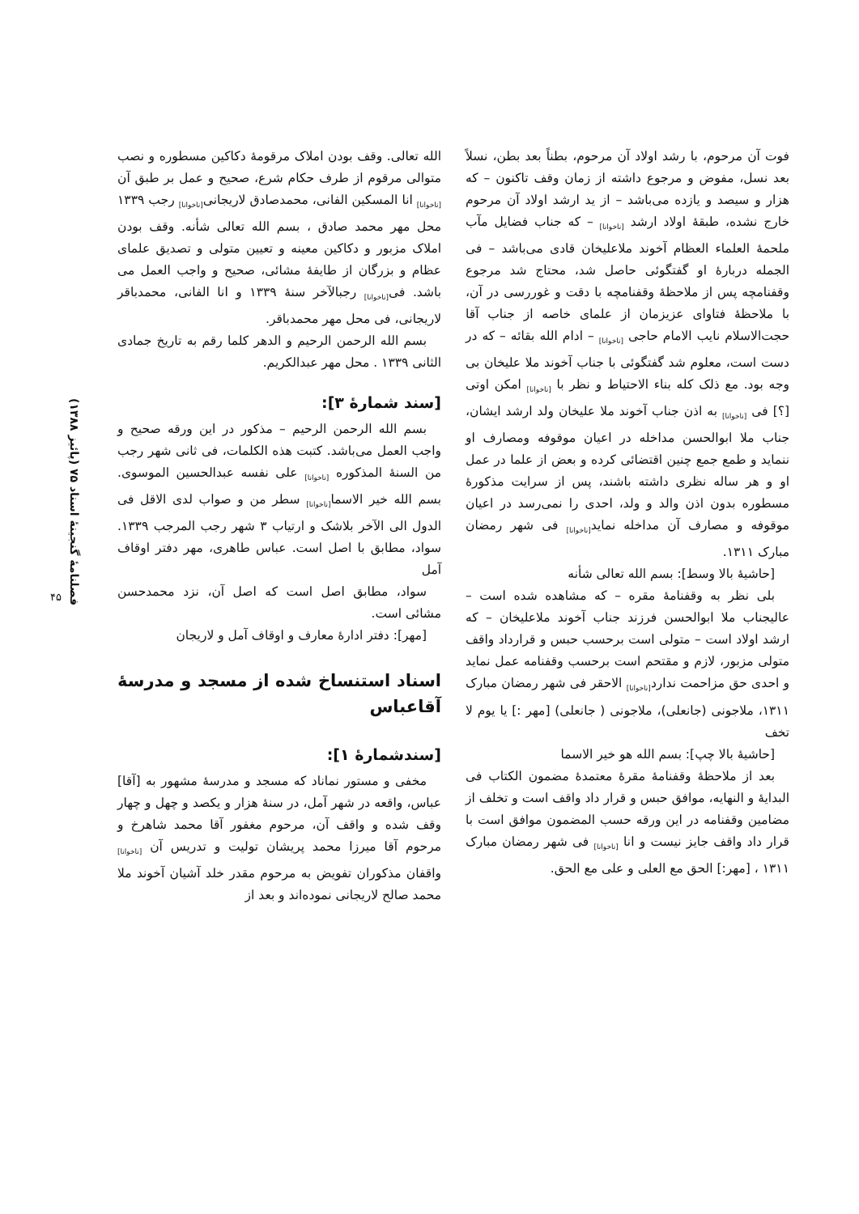الله تعالی. وقف بودن املاک مرقومهٔ دکاکین مسطوره و نصب متوالی مرقوم از طرف حکام شرع، صحیح و عمل بر طبق آن <sub>[ناخوانا]</sub> انا المسکین الفانی، محمدصادق لاریجانی<sub>[ناخوانا]</sub> رجب ۱۳۳۹ محل مهر محمد صادق ، بسم الله تعالی شأنه. وقف بودن املاک مزبور و دکاکین معینه و تعیین متولی و تصدیق علمای عظام و بزرگان از طایفهٔ مشائی، صحیح و واجب العمل می باشد. فی<sub>[ناخوانا]</sub> رجبالآخر سنهٔ ۱۳۳۹ و انا الفانی، محمدباقر لاریجانی، فی محل مهر محمدباقر.
بسم الله الرحمن الرحیم و الدهر کلما رقم به تاریخ جمادی الثانی ۱۳۳۹ . محل مهر عبدالکریم.
[سند شمارهٔ ۳]:
بسم الله الرحمن الرحیم – مذکور در این ورقه صحیح و واجب العمل می‌باشد. کتبت هذه الکلمات، فی ثانی شهر رجب من السنهٔ المذکوره <sub>[ناخوانا]</sub> علی نفسه عبدالحسین الموسوی. بسم الله خیر الاسما<sub>[ناخوانا]</sub> سطر من و صواب لدی الاقل فی الدول الی الآخر بلاشک و ارتیاب ۳ شهر رجب المرجب ۱۳۳۹. سواد، مطابق با اصل است. عباس طاهری، مهر دفتر اوقاف آمل
سواد، مطابق اصل است که اصل آن، نزد محمدحسن مشائی است.
[مهر]: دفتر ادارهٔ معارف و اوقاف آمل و لاریجان
اسناد استنساخ شده از مسجد و مدرسهٔ آقاعباس
[سندشمارهٔ ۱]:
مخفی و مستور نماناد که مسجد و مدرسهٔ مشهور به [آقا] عباس، واقعه در شهر آمل، در سنهٔ هزار و یکصد و چهل و چهار وقف شده و واقف آن، مرحوم مغفور آقا محمد شاهرخ و مرحوم آقا میرزا محمد پریشان تولیت و تدریس آن <sub>[ناخوانا]</sub> واقفان مذکوران تفویض به مرحوم مقدر خلد آشیان آخوند ملا محمد صالح لاریجانی نموده‌اند و بعد از
فوت آن مرحوم، با رشد اولاد آن مرحوم، بطناً بعد بطن، نسلاً بعد نسل، مفوض و مرجوع داشته از زمان وقف تاکنون – که هزار و سیصد و یازده می‌باشد – از ید ارشد اولاد آن مرحوم خارج نشده، طبقهٔ اولاد ارشد <sub>[ناخوانا]</sub> – که جناب فضایل مآب ملحمهٔ العلماء العظام آخوند ملاعلیخان قادی می‌باشد – فی الجمله دربارهٔ او گفتگوئی حاصل شد، محتاج شد مرجوع وقفنامچه پس از ملاحظهٔ وقفنامچه با دقت و غوررسی در آن، با ملاحظهٔ فتاوای عزیزمان از علمای خاصه از جناب آقا حجت‌الاسلام نایب الامام حاجی <sub>[ناخوانا]</sub> – ادام الله بقائه – که در دست است، معلوم شد گفتگوئی با جناب آخوند ملا علیخان بی وجه بود. مع ذلک کله بناء الاحتیاط و نظر با <sub>[ناخوانا]</sub> امکن اوتی [؟] فی <sub>[ناخوانا]</sub> به اذن جناب آخوند ملا علیخان ولد ارشد ایشان، جناب ملا ابوالحسن مداخله در اعیان موقوفه ومصارف او ننماید و طمع جمع چنین اقتضائی کرده و بعض از علما در عمل او و هر ساله نظری داشته باشند، پس از سرایت مذکورهٔ مسطوره بدون اذن والد و ولد، احدی را نمی‌رسد در اعیان موقوفه و مصارف آن مداخله نماید<sub>[ناخوانا]</sub> فی شهر رمضان مبارک ۱۳۱۱.
[حاشیهٔ بالا وسط]: بسم الله تعالی شأنه
بلی نظر به وقفنامهٔ مقره – که مشاهده شده است – عالیجناب ملا ابوالحسن فرزند جناب آخوند ملاعلیخان – که ارشد اولاد است – متولی است برحسب حبس و قرارداد واقف متولی مزبور، لازم و مقتحم است برحسب وقفنامه عمل نماید و احدی حق مزاحمت ندارد<sub>[ناخوانا]</sub> الاحقر فی شهر رمضان مبارک ۱۳۱۱، ملاجونی (جانعلی)، ملاجونی ( جانعلی) [مهر :] یا یوم لا تخف
[حاشیهٔ بالا چپ]: بسم الله هو خیر الاسما
بعد از ملاحظهٔ وقفنامهٔ مقرهٔ معتمدهٔ مضمون الکتاب فی البدایهٔ و النهایه، موافق حبس و قرار داد واقف است و تخلف از مضامین وقفنامه در این ورقه حسب المضمون موافق است با قرار داد واقف جایز نیست و انا <sub>[ناخوانا]</sub> فی شهر رمضان مبارک ۱۳۱۱ ، [مهر:] الحق مع العلی و علی مع الحق.
فصلنامهٔ گنجینهٔ اسناد ۷۵ (پائیز ۱۳۸۸)
۴۵